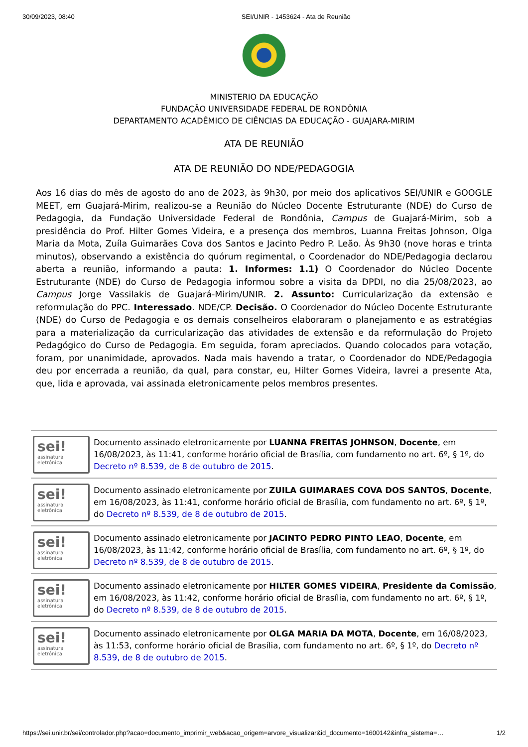30/09/2023, 08:40 SEI/UNIR - 1453624 - Ata de Reunião
MINISTERIO DA EDUCAÇÃO
FUNDAÇÃO UNIVERSIDADE FEDERAL DE RONDÔNIA
DEPARTAMENTO ACADÊMICO DE CIÊNCIAS DA EDUCAÇÃO - GUAJARA-MIRIM
ATA DE REUNIÃO
ATA DE REUNIÃO DO NDE/PEDAGOGIA
Aos 16 dias do mês de agosto do ano de 2023, às 9h30, por meio dos aplicativos SEI/UNIR e GOOGLE MEET, em Guajará-Mirim, realizou-se a Reunião do Núcleo Docente Estruturante (NDE) do Curso de Pedagogia, da Fundação Universidade Federal de Rondônia, Campus de Guajará-Mirim, sob a presidência do Prof. Hilter Gomes Videira, e a presença dos membros, Luanna Freitas Johnson, Olga Maria da Mota, Zuíla Guimarães Cova dos Santos e Jacinto Pedro P. Leão. Às 9h30 (nove horas e trinta minutos), observando a existência do quórum regimental, o Coordenador do NDE/Pedagogia declarou aberta a reunião, informando a pauta: 1. Informes: 1.1) O Coordenador do Núcleo Docente Estruturante (NDE) do Curso de Pedagogia informou sobre a visita da DPDI, no dia 25/08/2023, ao Campus Jorge Vassilakis de Guajará-Mirim/UNIR. 2. Assunto: Curricularização da extensão e reformulação do PPC. Interessado. NDE/CP. Decisão. O Coordenador do Núcleo Docente Estruturante (NDE) do Curso de Pedagogia e os demais conselheiros elaboraram o planejamento e as estratégias para a materialização da curricularização das atividades de extensão e da reformulação do Projeto Pedagógico do Curso de Pedagogia. Em seguida, foram apreciados. Quando colocados para votação, foram, por unanimidade, aprovados. Nada mais havendo a tratar, o Coordenador do NDE/Pedagogia deu por encerrada a reunião, da qual, para constar, eu, Hilter Gomes Videira, lavrei a presente Ata, que, lida e aprovada, vai assinada eletronicamente pelos membros presentes.
sei!
assinatura
eletrônica
Documento assinado eletronicamente por LUANNA FREITAS JOHNSON, Docente, em 16/08/2023, às 11:41, conforme horário oficial de Brasília, com fundamento no art. 6º, § 1º, do Decreto nº 8.539, de 8 de outubro de 2015.
sei!
assinatura
eletrônica
Documento assinado eletronicamente por ZUILA GUIMARAES COVA DOS SANTOS, Docente, em 16/08/2023, às 11:41, conforme horário oficial de Brasília, com fundamento no art. 6º, § 1º, do Decreto nº 8.539, de 8 de outubro de 2015.
sei!
assinatura
eletrônica
Documento assinado eletronicamente por JACINTO PEDRO PINTO LEAO, Docente, em 16/08/2023, às 11:42, conforme horário oficial de Brasília, com fundamento no art. 6º, § 1º, do Decreto nº 8.539, de 8 de outubro de 2015.
sei!
assinatura
eletrônica
Documento assinado eletronicamente por HILTER GOMES VIDEIRA, Presidente da Comissão, em 16/08/2023, às 11:42, conforme horário oficial de Brasília, com fundamento no art. 6º, § 1º, do Decreto nº 8.539, de 8 de outubro de 2015.
sei!
assinatura
eletrônica
Documento assinado eletronicamente por OLGA MARIA DA MOTA, Docente, em 16/08/2023, às 11:53, conforme horário oficial de Brasília, com fundamento no art. 6º, § 1º, do Decreto nº 8.539, de 8 de outubro de 2015.
https://sei.unir.br/sei/controlador.php?acao=documento_imprimir_web&acao_origem=arvore_visualizar&id_documento=1600142&infra_sistema=… 1/2